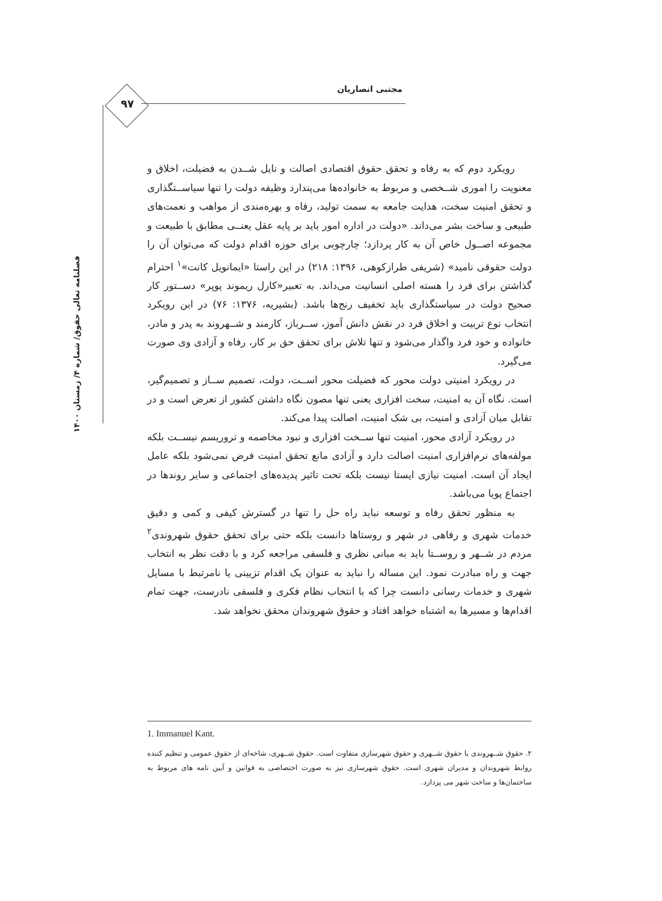مجتبی انصاریان
۹۷
فصلنامه تعالی حقوق/ شماره ۴/ زمستان ۱۴۰۰
رویکرد دوم که به رفاه و تحقق حقوق اقتصادی اصالت و نایل شــدن به فضیلت، اخلاق و معنویت را اموری شــخصی و مربوط به خانواده‌ها می‌پندارد وظیفه دولت را تنها سیاســتگذاری و تحقق امنیت سخت، هدایت جامعه به سمت تولید، رفاه و بهره‌مندی از مواهب و نعمت‌های طبیعی و ساخت بشر می‌داند. «دولت در اداره امور باید بر پایه عقل یعنــی مطابق با طبیعت و مجموعه اصــول خاص آن به کار پردازد؛ چارچوبی برای حوزه اقدام دولت که می‌توان آن را دولت حقوقی نامید» (شریفی طرازکوهی، ۱۳۹۶: ۲۱۸) در این راستا «ایمانویل کانت»<sup>۱</sup> احترام گذاشتن برای فرد را هسته اصلی انسانیت می‌داند. به تعبیر«کارل ریموند پوپر» دســتور کار صحیح دولت در سیاستگذاری باید تخفیف رنج‌ها باشد. (بشیریه، ۱۳۷۶: ۷۶) در این رویکرد انتخاب نوع تربیت و اخلاق فرد در نقش دانش آموز، ســرباز، کارمند و شــهروند به پدر و مادر، خانواده و خود فرد واگذار می‌شود و تنها تلاش برای تحقق حق بر کار، رفاه و آزادی وی صورت می‌گیرد.
در رویکرد امنیتی دولت محور که فضیلت محور اســت، دولت، تصمیم ســاز و تصمیم‌گیر، است. نگاه آن به امنیت، سخت افزاری یعنی تنها مصون نگاه داشتن کشور از تعرض است و در تقابل میان آزادی و امنیت، بی شک امنیت، اصالت پیدا می‌کند.
در رویکرد آزادی محور، امنیت تنها ســخت افزاری و نبود مخاصمه و تروریسم نیســت بلکه مولفه‌های نرم‌افزاری امنیت اصالت دارد و آزادی مانع تحقق امنیت فرض نمی‌شود بلکه عامل ایجاد آن است. امنیت نیازی ایستا نیست بلکه تحت تاثیر پدیده‌های اجتماعی و سایر روندها در اجتماع پویا می‌باشد.
به منظور تحقق رفاه و توسعه نباید راه حل را تنها در گسترش کیفی و کمی و دقیق خدمات شهری و رفاهی در شهر و روستاها دانست بلکه حتی برای تحقق حقوق شهروندی<sup>۲</sup> مردم در شــهر و روســتا باید به مبانی نظری و فلسفی مراجعه کرد و با دقت نظر به انتخاب جهت و راه مبادرت نمود. این مساله را نباید به عنوان یک اقدام تزیینی یا نامرتبط با مسایل شهری و خدمات رسانی دانست چرا که با انتخاب نظام فکری و فلسفی نادرست، جهت تمام اقدام‌ها و مسیرها به اشتباه خواهد افتاد و حقوق شهروندان محقق نخواهد شد.
1. Immanuel Kant.
۲. حقوق شــهروندی با حقوق شــهری و حقوق شهرسازی متفاوت است. حقوق شــهری، شاخه‌ای از حقوق عمومی و تنظیم کننده روابط شهروندان و مدیران شهری است. حقوق شهرسازی نیز به صورت اختصاصی به قوانین و آیین نامه های مربوط به ساختمان‌ها و ساخت شهر می پردازد.